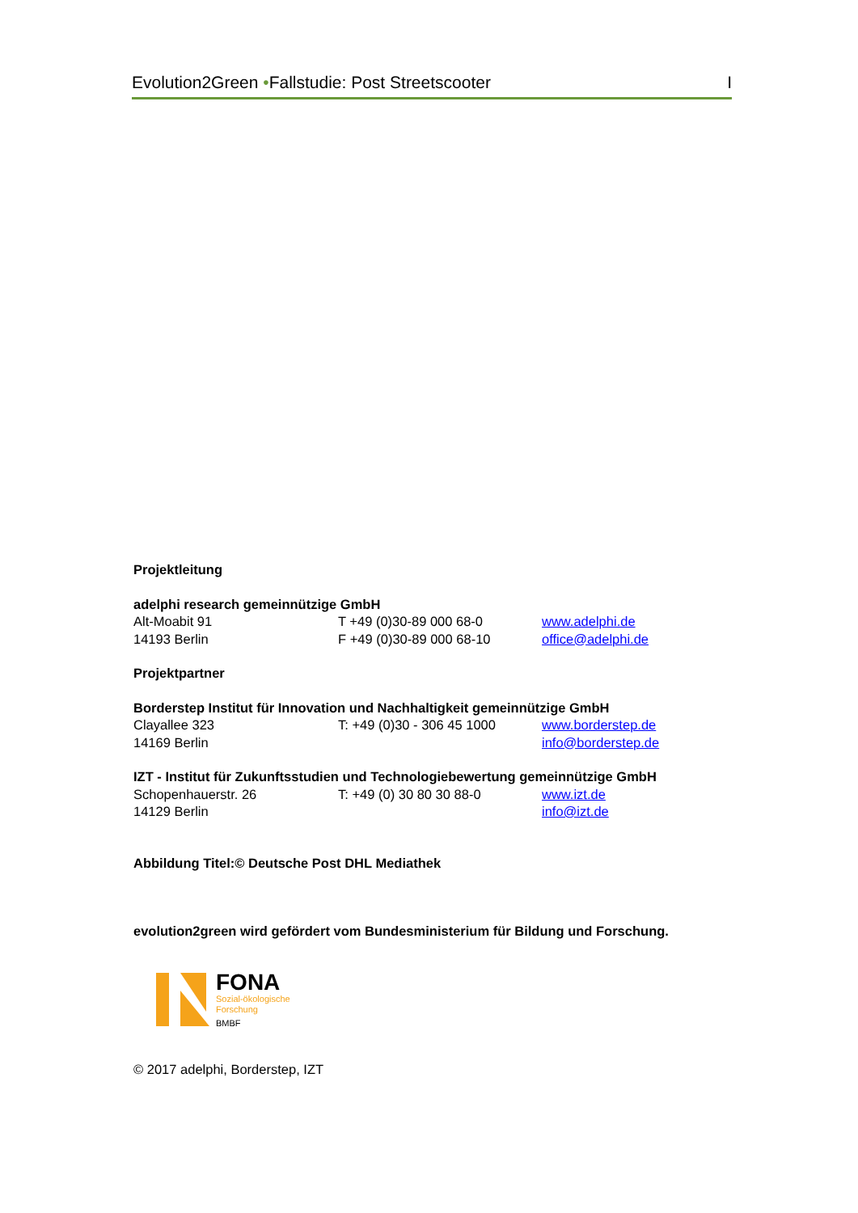Evolution2Green •Fallstudie: Post Streetscooter I
Projektleitung
adelphi research gemeinnützige GmbH
Alt-Moabit 91 T +49 (0)30-89 000 68-0 www.adelphi.de
14193 Berlin F +49 (0)30-89 000 68-10 office@adelphi.de
Projektpartner
Borderstep Institut für Innovation und Nachhaltigkeit gemeinnützige GmbH
Clayallee 323 T: +49 (0)30 - 306 45 1000 www.borderstep.de
14169 Berlin info@borderstep.de
IZT - Institut für Zukunftsstudien und Technologiebewertung gemeinnützige GmbH
Schopenhauerstr. 26 T: +49 (0) 30 80 30 88-0 www.izt.de
14129 Berlin info@izt.de
Abbildung Titel:© Deutsche Post DHL Mediathek
evolution2green wird gefördert vom Bundesministerium für Bildung und Forschung.
FONA
Sozial-ökologische
Forschung
BMBF
© 2017 adelphi, Borderstep, IZT